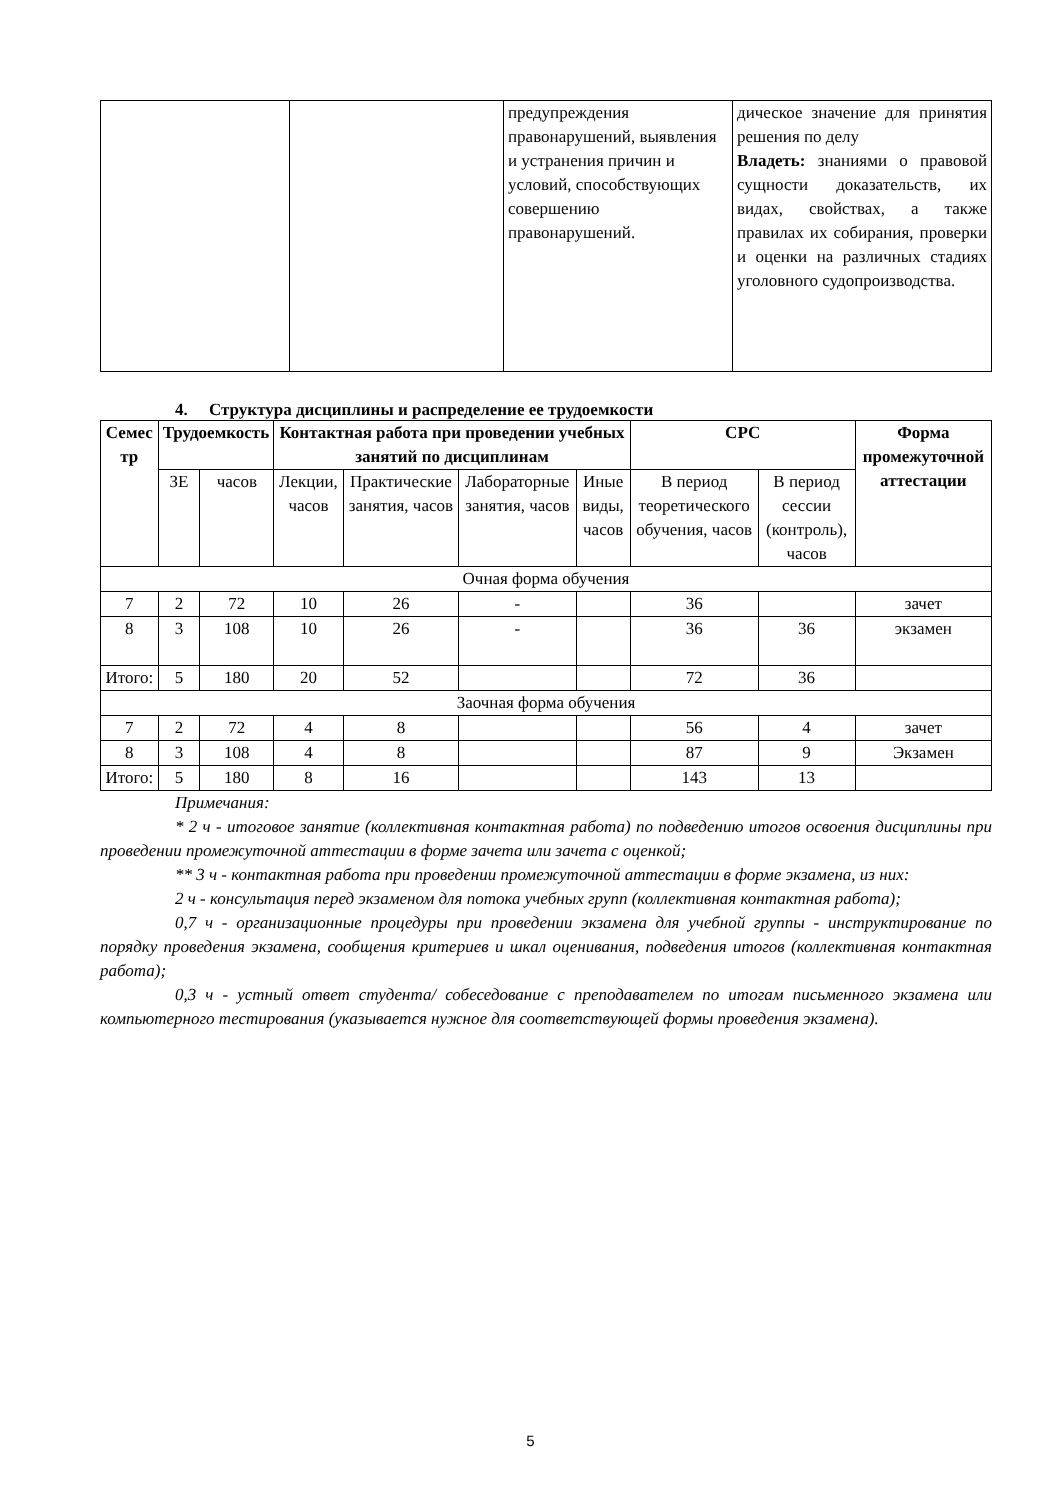| | | предупреждения правонарушений, выявления и устранения причин и условий, способствующих совершению правонарушений. | дическое значение для принятия решения по делу Владеть: знаниями о правовой сущности доказательств, их видах, свойствах, а также правилах их собирания, проверки и оценки на различных стадиях уголовного судопроизводства. |
4. Структура дисциплины и распределение ее трудоемкости
| Семес тр | Трудоемкость | | Контактная работа при проведении учебных занятий по дисциплинам | | | | СРС | | Форма промежуточной аттестации |
| --- | --- | --- | --- | --- | --- | --- | --- | --- | --- |
| | ЗЕ | часов | Лекции, часов | Практические занятия, часов | Лабораторные занятия, часов | Иные виды, часов | В период теоретического обучения, часов | В период сессии (контроль), часов | |
| Очная форма обучения | | | | | | | | | |
| 7 | 2 | 72 | 10 | 26 | - | | 36 | | зачет |
| 8 | 3 | 108 | 10 | 26 | - | | 36 | 36 | экзамен |
| Итого: | 5 | 180 | 20 | 52 | | | 72 | 36 | |
| Заочная форма обучения | | | | | | | | | |
| 7 | 2 | 72 | 4 | 8 | | | 56 | 4 | зачет |
| 8 | 3 | 108 | 4 | 8 | | | 87 | 9 | Экзамен |
| Итого: | 5 | 180 | 8 | 16 | | | 143 | 13 | |
Примечания:
* 2 ч - итоговое занятие (коллективная контактная работа) по подведению итогов освоения дисциплины при проведении промежуточной аттестации в форме зачета или зачета с оценкой;
** 3 ч - контактная работа при проведении промежуточной аттестации в форме экзамена, из них:
2 ч - консультация перед экзаменом для потока учебных групп (коллективная контактная работа);
0,7 ч - организационные процедуры при проведении экзамена для учебной группы - инструктирование по порядку проведения экзамена, сообщения критериев и шкал оценивания, подведения итогов (коллективная контактная работа);
0,3 ч - устный ответ студента/ собеседование с преподавателем по итогам письменного экзамена или компьютерного тестирования (указывается нужное для соответствующей формы проведения экзамена).
5